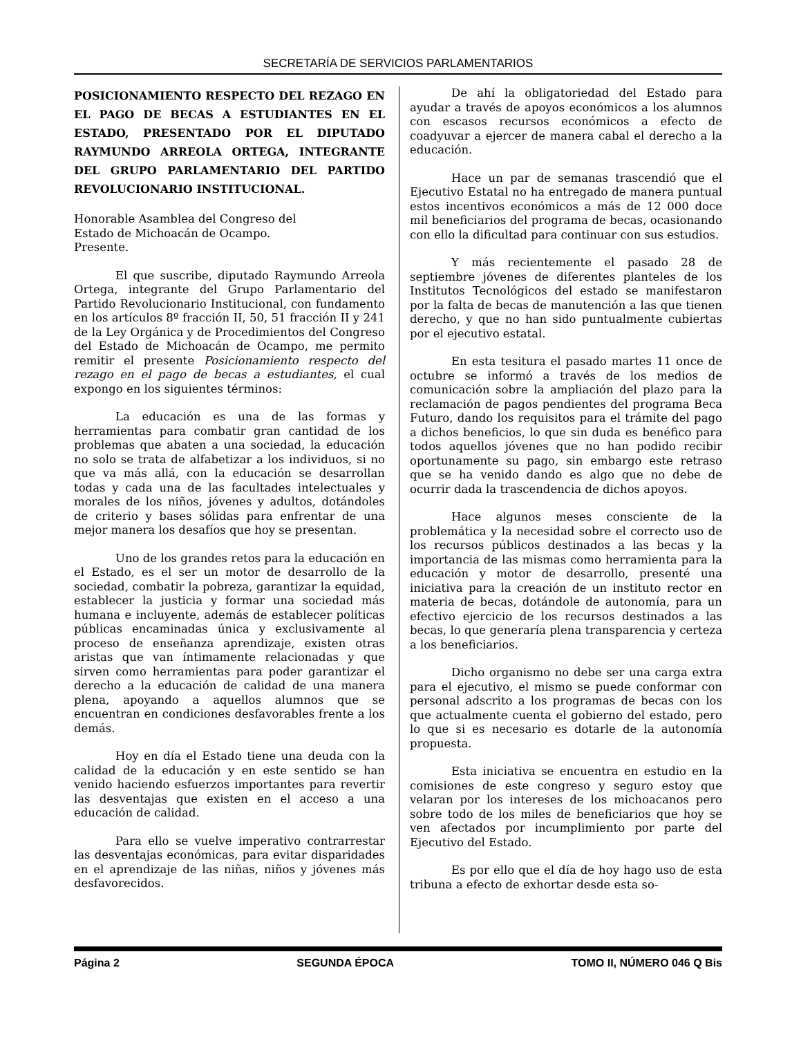SECRETARÍA DE SERVICIOS PARLAMENTARIOS
POSICIONAMIENTO RESPECTO DEL REZAGO EN EL PAGO DE BECAS A ESTUDIANTES EN EL ESTADO, PRESENTADO POR EL DIPUTADO RAYMUNDO ARREOLA ORTEGA, INTEGRANTE DEL GRUPO PARLAMENTARIO DEL PARTIDO REVOLUCIONARIO INSTITUCIONAL.
Honorable Asamblea del Congreso del
Estado de Michoacán de Ocampo.
Presente.
El que suscribe, diputado Raymundo Arreola Ortega, integrante del Grupo Parlamentario del Partido Revolucionario Institucional, con fundamento en los artículos 8º fracción II, 50, 51 fracción II y 241 de la Ley Orgánica y de Procedimientos del Congreso del Estado de Michoacán de Ocampo, me permito remitir el presente Posicionamiento respecto del rezago en el pago de becas a estudiantes, el cual expongo en los siguientes términos:
La educación es una de las formas y herramientas para combatir gran cantidad de los problemas que abaten a una sociedad, la educación no solo se trata de alfabetizar a los individuos, si no que va más allá, con la educación se desarrollan todas y cada una de las facultades intelectuales y morales de los niños, jóvenes y adultos, dotándoles de criterio y bases sólidas para enfrentar de una mejor manera los desafíos que hoy se presentan.
Uno de los grandes retos para la educación en el Estado, es el ser un motor de desarrollo de la sociedad, combatir la pobreza, garantizar la equidad, establecer la justicia y formar una sociedad más humana e incluyente, además de establecer políticas públicas encaminadas única y exclusivamente al proceso de enseñanza aprendizaje, existen otras aristas que van íntimamente relacionadas y que sirven como herramientas para poder garantizar el derecho a la educación de calidad de una manera plena, apoyando a aquellos alumnos que se encuentran en condiciones desfavorables frente a los demás.
Hoy en día el Estado tiene una deuda con la calidad de la educación y en este sentido se han venido haciendo esfuerzos importantes para revertir las desventajas que existen en el acceso a una educación de calidad.
Para ello se vuelve imperativo contrarrestar las desventajas económicas, para evitar disparidades en el aprendizaje de las niñas, niños y jóvenes más desfavorecidos.
De ahí la obligatoriedad del Estado para ayudar a través de apoyos económicos a los alumnos con escasos recursos económicos a efecto de coadyuvar a ejercer de manera cabal el derecho a la educación.
Hace un par de semanas trascendió que el Ejecutivo Estatal no ha entregado de manera puntual estos incentivos económicos a más de 12 000 doce mil beneficiarios del programa de becas, ocasionando con ello la dificultad para continuar con sus estudios.
Y más recientemente el pasado 28 de septiembre jóvenes de diferentes planteles de los Institutos Tecnológicos del estado se manifestaron por la falta de becas de manutención a las que tienen derecho, y que no han sido puntualmente cubiertas por el ejecutivo estatal.
En esta tesitura el pasado martes 11 once de octubre se informó a través de los medios de comunicación sobre la ampliación del plazo para la reclamación de pagos pendientes del programa Beca Futuro, dando los requisitos para el trámite del pago a dichos beneficios, lo que sin duda es benéfico para todos aquellos jóvenes que no han podido recibir oportunamente su pago, sin embargo este retraso que se ha venido dando es algo que no debe de ocurrir dada la trascendencia de dichos apoyos.
Hace algunos meses consciente de la problemática y la necesidad sobre el correcto uso de los recursos públicos destinados a las becas y la importancia de las mismas como herramienta para la educación y motor de desarrollo, presenté una iniciativa para la creación de un instituto rector en materia de becas, dotándole de autonomía, para un efectivo ejercicio de los recursos destinados a las becas, lo que generaría plena transparencia y certeza a los beneficiarios.
Dicho organismo no debe ser una carga extra para el ejecutivo, el mismo se puede conformar con personal adscrito a los programas de becas con los que actualmente cuenta el gobierno del estado, pero lo que si es necesario es dotarle de la autonomía propuesta.
Esta iniciativa se encuentra en estudio en la comisiones de este congreso y seguro estoy que velaran por los intereses de los michoacanos pero sobre todo de los miles de beneficiarios que hoy se ven afectados por incumplimiento por parte del Ejecutivo del Estado.
Es por ello que el día de hoy hago uso de esta tribuna a efecto de exhortar desde esta so-
Página 2 SEGUNDA ÉPOCA TOMO II, NÚMERO 046 Q Bis